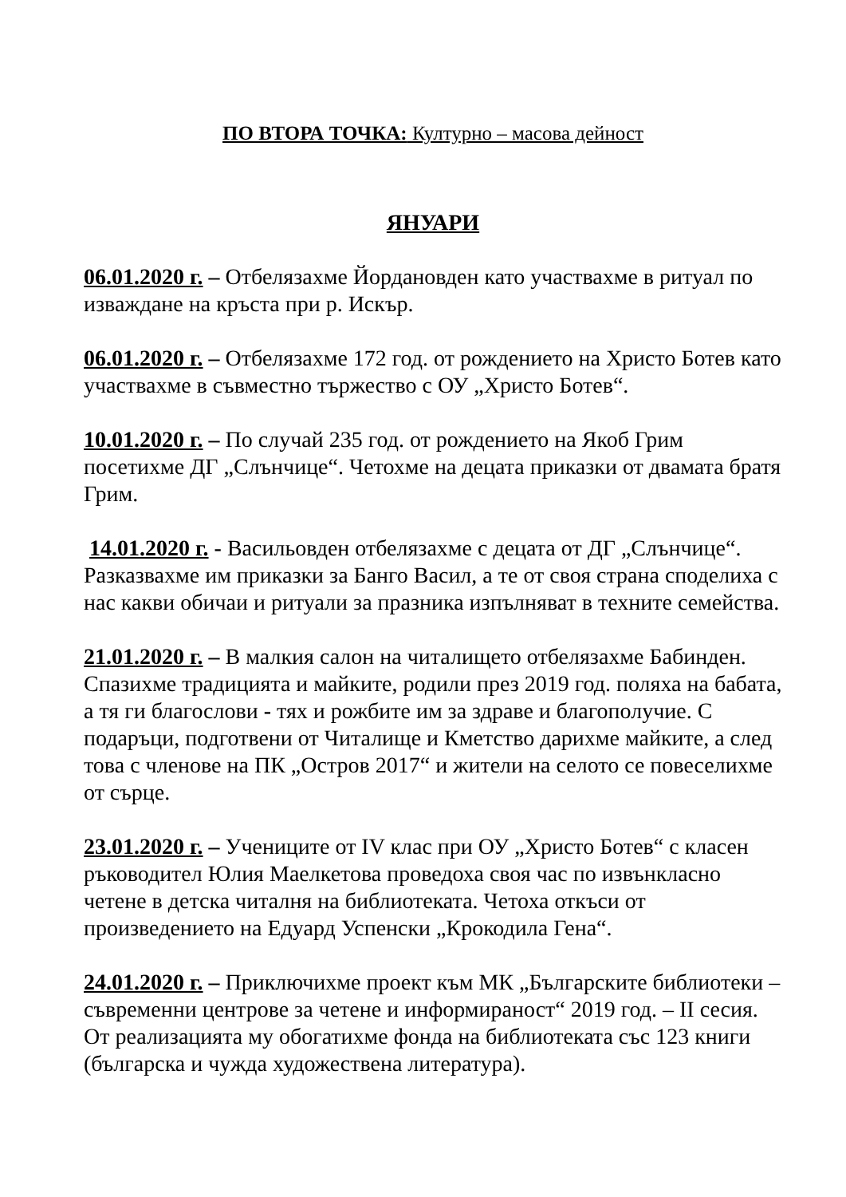ПО ВТОРА ТОЧКА: Културно – масова дейност
ЯНУАРИ
06.01.2020 г. – Отбелязахме Йордановден като участвахме в ритуал по изваждане на кръста при р. Искър.
06.01.2020 г. – Отбелязахме 172 год. от рождението на Христо Ботев като участвахме в съвместно тържество с ОУ „Христо Ботев“.
10.01.2020 г. – По случай 235 год. от рождението на Якоб Грим посетихме ДГ „Слънчице“. Четохме на децата приказки от двамата братя Грим.
14.01.2020 г. - Васильовден отбелязахме с децата от ДГ „Слънчице“. Разказвахме им приказки за Банго Васил, а те от своя страна споделиха с нас какви обичаи и ритуали за празника изпълняват в техните семейства.
21.01.2020 г. – В малкия салон на читалището отбелязахме Бабинден. Спазихме традицията и майките, родили през 2019 год. поляха на бабата, а тя ги благослови - тях и рожбите им за здраве и благополучие. С подаръци, подготвени от Читалище и Кметство дарихме майките, а след това с членове на ПК „Остров 2017“ и жители на селото се повеселихме от сърце.
23.01.2020 г. – Учениците от IV клас при ОУ „Христо Ботев“ с класен ръководител Юлия Маелкетова проведоха своя час по извънкласно четене в детска читалня на библиотеката. Четоха откъси от произведението на Едуард Успенски „Крокодила Гена“.
24.01.2020 г. – Приключихме проект към МК „Българските библиотеки – съвременни центрове за четене и информираност“ 2019 год. – II сесия. От реализацията му обогатихме фонда на библиотеката със 123 книги (българска и чужда художествена литература).